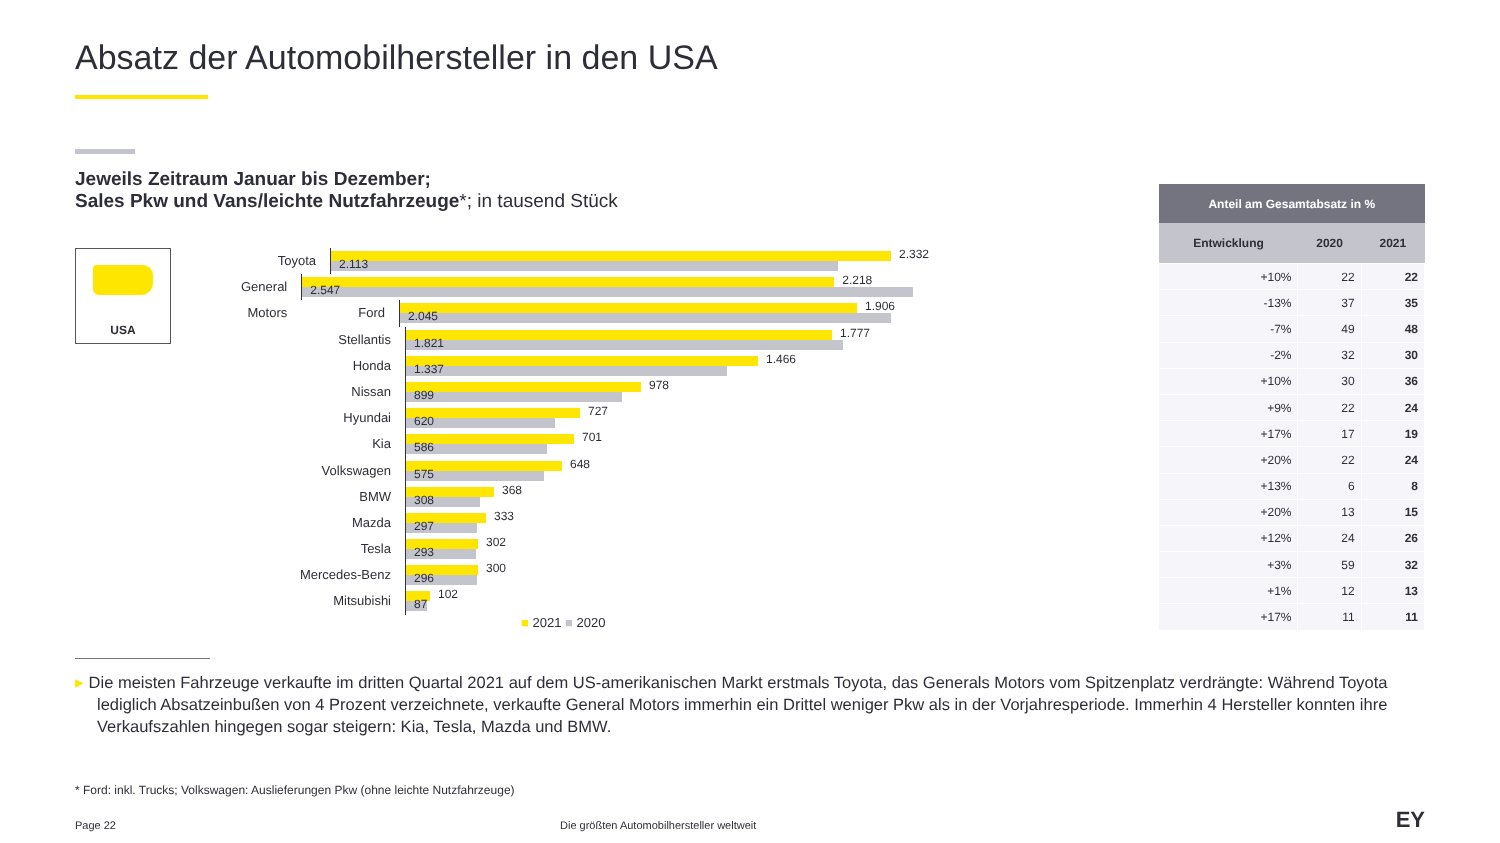Absatz der Automobilhersteller in den USA
Jeweils Zeitraum Januar bis Dezember;
Sales Pkw und Vans/leichte Nutzfahrzeuge*; in tausend Stück
USA
Toyota
2.332
2.113
General Motors
2.218
2.547
Ford
1.906
2.045
Stellantis
1.777
1.821
Honda
1.466
1.337
Nissan
978
899
Hyundai
727
620
Kia
701
586
Volkswagen
648
575
BMW
368
308
Mazda
333
297
Tesla
302
293
Mercedes-Benz
300
296
Mitsubishi
102
87
■ 2021 ■ 2020
| Anteil am Gesamtabsatz in % | | |
| --- | --- | --- |
| Entwicklung | 2020 | 2021 |
| +10% | 22 | 22 |
| -13% | 37 | 35 |
| -7% | 49 | 48 |
| -2% | 32 | 30 |
| +10% | 30 | 36 |
| +9% | 22 | 24 |
| +17% | 17 | 19 |
| +20% | 22 | 24 |
| +13% | 6 | 8 |
| +20% | 13 | 15 |
| +12% | 24 | 26 |
| +3% | 59 | 32 |
| +1% | 12 | 13 |
| +17% | 11 | 11 |
▸ Die meisten Fahrzeuge verkaufte im dritten Quartal 2021 auf dem US-amerikanischen Markt erstmals Toyota, das Generals Motors vom Spitzenplatz verdrängte: Während Toyota lediglich Absatzeinbußen von 4 Prozent verzeichnete, verkaufte General Motors immerhin ein Drittel weniger Pkw als in der Vorjahresperiode. Immerhin 4 Hersteller konnten ihre Verkaufszahlen hingegen sogar steigern: Kia, Tesla, Mazda und BMW.
* Ford: inkl. Trucks; Volkswagen: Auslieferungen Pkw (ohne leichte Nutzfahrzeuge)
Page 22 Die größten Automobilhersteller weltweit
EY